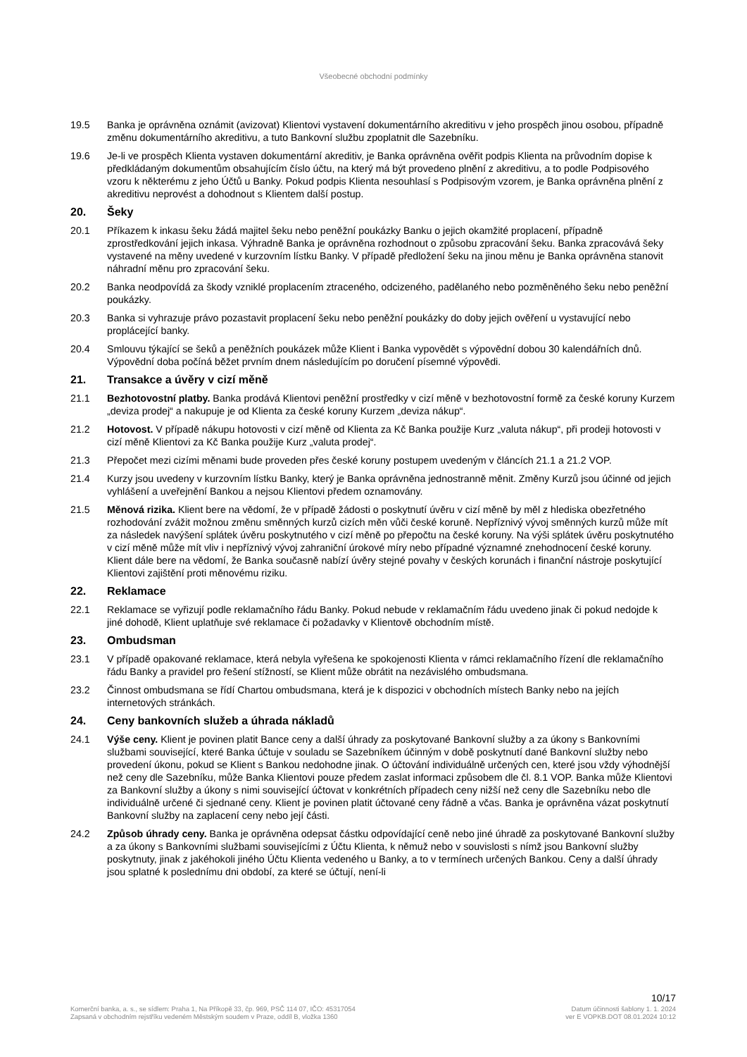Všeobecné obchodní podmínky
19.5 Banka je oprávněna oznámit (avizovat) Klientovi vystavení dokumentárního akreditivu v jeho prospěch jinou osobou, případně změnu dokumentárního akreditivu, a tuto Bankovní službu zpoplatnit dle Sazebníku.
19.6 Je-li ve prospěch Klienta vystaven dokumentární akreditiv, je Banka oprávněna ověřit podpis Klienta na průvodním dopise k předkládaným dokumentům obsahujícím číslo účtu, na který má být provedeno plnění z akreditivu, a to podle Podpisového vzoru k některému z jeho Účtů u Banky. Pokud podpis Klienta nesouhlasí s Podpisovým vzorem, je Banka oprávněna plnění z akreditivu neprovést a dohodnout s Klientem další postup.
20. Šeky
20.1 Příkazem k inkasu šeku žádá majitel šeku nebo peněžní poukázky Banku o jejich okamžité proplacení, případně zprostředkování jejich inkasa. Výhradně Banka je oprávněna rozhodnout o způsobu zpracování šeku. Banka zpracovává šeky vystavené na měny uvedené v kurzovním lístku Banky. V případě předložení šeku na jinou měnu je Banka oprávněna stanovit náhradní měnu pro zpracování šeku.
20.2 Banka neodpovídá za škody vzniklé proplacením ztraceného, odcizeného, padělaného nebo pozměněného šeku nebo peněžní poukázky.
20.3 Banka si vyhrazuje právo pozastavit proplacení šeku nebo peněžní poukázky do doby jejich ověření u vystavující nebo proplácející banky.
20.4 Smlouvu týkající se šeků a peněžních poukázek může Klient i Banka vypovědět s výpovědní dobou 30 kalendářních dnů. Výpovědní doba počíná běžet prvním dnem následujícím po doručení písemné výpovědi.
21. Transakce a úvěry v cizí měně
21.1 Bezhotovostní platby. Banka prodává Klientovi peněžní prostředky v cizí měně v bezhotovostní formě za české koruny Kurzem „deviza prodej“ a nakupuje je od Klienta za české koruny Kurzem „deviza nákup“.
21.2 Hotovost. V případě nákupu hotovosti v cizí měně od Klienta za Kč Banka použije Kurz „valuta nákup“, při prodeji hotovosti v cizí měně Klientovi za Kč Banka použije Kurz „valuta prodej“.
21.3 Přepočet mezi cizími měnami bude proveden přes české koruny postupem uvedeným v článcích 21.1 a 21.2 VOP.
21.4 Kurzy jsou uvedeny v kurzovním lístku Banky, který je Banka oprávněna jednostranně měnit. Změny Kurzů jsou účinné od jejich vyhlášení a uveřejnění Bankou a nejsou Klientovi předem oznamovány.
21.5 Měnová rizika. Klient bere na vědomí, že v případě žádosti o poskytnutí úvěru v cizí měně by měl z hlediska obezřetného rozhodování zvážit možnou změnu směnných kurzů cizích měn vůči české koruně. Nepříznivý vývoj směnných kurzů může mít za následek navýšení splátek úvěru poskytnutého v cizí měně po přepočtu na české koruny. Na výši splátek úvěru poskytnutého v cizí měně může mít vliv i nepříznivý vývoj zahraniční úrokové míry nebo případné významné znehodnocení české koruny. Klient dále bere na vědomí, že Banka současně nabízí úvěry stejné povahy v českých korunách i finanční nástroje poskytující Klientovi zajištění proti měnovému riziku.
22. Reklamace
22.1 Reklamace se vyřizují podle reklamačního řádu Banky. Pokud nebude v reklamačním řádu uvedeno jinak či pokud nedojde k jiné dohodě, Klient uplatňuje své reklamace či požadavky v Klientově obchodním místě.
23. Ombudsman
23.1 V případě opakované reklamace, která nebyla vyřešena ke spokojenosti Klienta v rámci reklamačního řízení dle reklamačního řádu Banky a pravidel pro řešení stížností, se Klient může obrátit na nezávislého ombudsmana.
23.2 Činnost ombudsmana se řídí Chartou ombudsmana, která je k dispozici v obchodních místech Banky nebo na jejích internetových stránkách.
24. Ceny bankovních služeb a úhrada nákladů
24.1 Výše ceny. Klient je povinen platit Bance ceny a další úhrady za poskytované Bankovní služby a za úkony s Bankovními službami související, které Banka účtuje v souladu se Sazebníkem účinným v době poskytnutí dané Bankovní služby nebo provedení úkonu, pokud se Klient s Bankou nedohodne jinak. O účtování individuálně určených cen, které jsou vždy výhodnější než ceny dle Sazebníku, může Banka Klientovi pouze předem zaslat informaci způsobem dle čl. 8.1 VOP. Banka může Klientovi za Bankovní služby a úkony s nimi související účtovat v konkrétních případech ceny nižší než ceny dle Sazebníku nebo dle individuálně určené či sjednané ceny. Klient je povinen platit účtované ceny řádně a včas. Banka je oprávněna vázat poskytnutí Bankovní služby na zaplacení ceny nebo její části.
24.2 Způsob úhrady ceny. Banka je oprávněna odepsat částku odpovídající ceně nebo jiné úhradě za poskytované Bankovní služby a za úkony s Bankovními službami souvisejícími z Účtu Klienta, k němuž nebo v souvislosti s nímž jsou Bankovní služby poskytnuty, jinak z jakéhokoli jiného Účtu Klienta vedeného u Banky, a to v termínech určených Bankou. Ceny a další úhrady jsou splatné k poslednímu dni období, za které se účtují, není-li
10/17
Komerční banka, a. s., se sídlem: Praha 1, Na Příkopě 33, čp. 969, PSČ 114 07, IČO: 45317054
Zapsaná v obchodním rejstříku vedeném Městským soudem v Praze, oddíl B, vložka 1360
Datum účinnosti šablony 1. 1. 2024
ver E VOPKB.DOT 08.01.2024 10:12